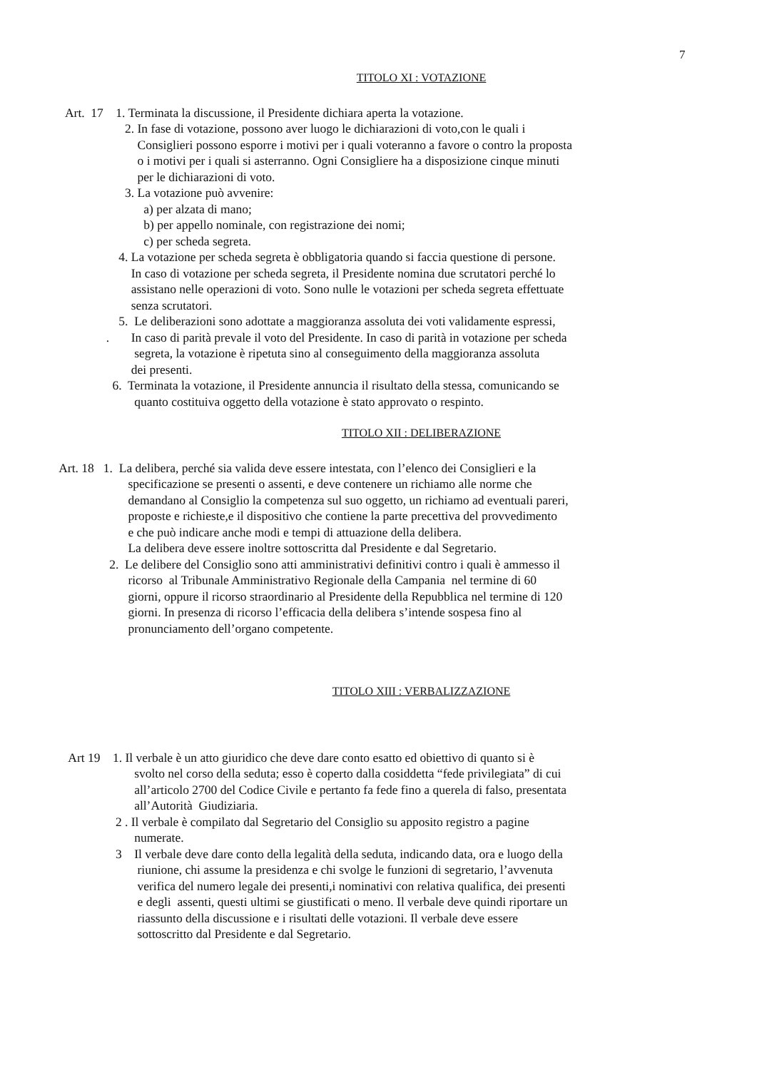7
TITOLO XI : VOTAZIONE
Art. 17 1. Terminata la discussione, il Presidente dichiara aperta la votazione.
2. In fase di votazione, possono aver luogo le dichiarazioni di voto,con le quali i
Consiglieri possono esporre i motivi per i quali voteranno a favore o contro la proposta
o i motivi per i quali si asterranno. Ogni Consigliere ha a disposizione cinque minuti
per le dichiarazioni di voto.
3. La votazione può avvenire:
a) per alzata di mano;
b) per appello nominale, con registrazione dei nomi;
c) per scheda segreta.
4. La votazione per scheda segreta è obbligatoria quando si faccia questione di persone.
In caso di votazione per scheda segreta, il Presidente nomina due scrutatori perché lo
assistano nelle operazioni di voto. Sono nulle le votazioni per scheda segreta effettuate
senza scrutatori.
5. Le deliberazioni sono adottate a maggioranza assoluta dei voti validamente espressi,
. In caso di parità prevale il voto del Presidente. In caso di parità in votazione per scheda
segreta, la votazione è ripetuta sino al conseguimento della maggioranza assoluta
dei presenti.
6. Terminata la votazione, il Presidente annuncia il risultato della stessa, comunicando se
quanto costituiva oggetto della votazione è stato approvato o respinto.
TITOLO XII : DELIBERAZIONE
Art. 18 1. La delibera, perché sia valida deve essere intestata, con l’elenco dei Consiglieri e la
specificazione se presenti o assenti, e deve contenere un richiamo alle norme che
demandano al Consiglio la competenza sul suo oggetto, un richiamo ad eventuali pareri,
proposte e richieste,e il dispositivo che contiene la parte precettiva del provvedimento
e che può indicare anche modi e tempi di attuazione della delibera.
La delibera deve essere inoltre sottoscritta dal Presidente e dal Segretario.
2. Le delibere del Consiglio sono atti amministrativi definitivi contro i quali è ammesso il
ricorso al Tribunale Amministrativo Regionale della Campania nel termine di 60
giorni, oppure il ricorso straordinario al Presidente della Repubblica nel termine di 120
giorni. In presenza di ricorso l’efficacia della delibera s’intende sospesa fino al
pronunciamento dell’organo competente.
TITOLO XIII : VERBALIZZAZIONE
Art 19 1. Il verbale è un atto giuridico che deve dare conto esatto ed obiettivo di quanto si è
svolto nel corso della seduta; esso è coperto dalla cosiddetta “fede privilegiata” di cui
all’articolo 2700 del Codice Civile e pertanto fa fede fino a querela di falso, presentata
all’Autorità Giudiziaria.
2 . Il verbale è compilato dal Segretario del Consiglio su apposito registro a pagine
numerate.
3 Il verbale deve dare conto della legalità della seduta, indicando data, ora e luogo della
riunione, chi assume la presidenza e chi svolge le funzioni di segretario, l’avvenuta
verifica del numero legale dei presenti,i nominativi con relativa qualifica, dei presenti
e degli assenti, questi ultimi se giustificati o meno. Il verbale deve quindi riportare un
riassunto della discussione e i risultati delle votazioni. Il verbale deve essere
sottoscritto dal Presidente e dal Segretario.